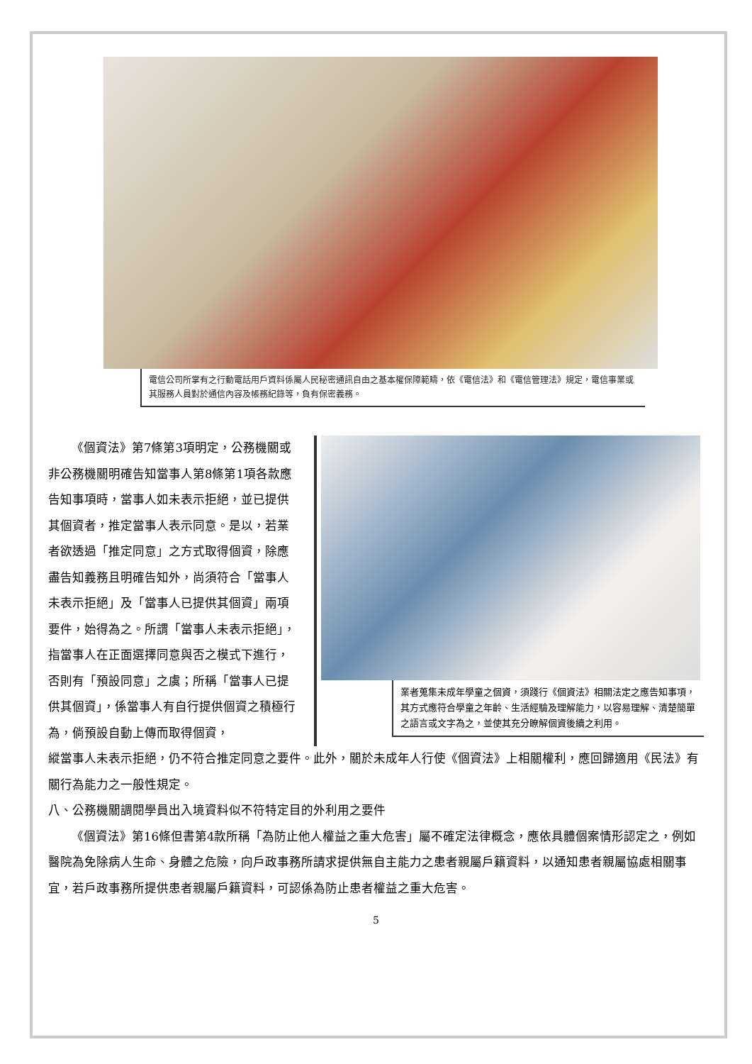電信公司所掌有之行動電話用戶資料係屬人民秘密通訊自由之基本權保障範疇，依《電信法》和《電信管理法》規定，電信事業或其服務人員對於通信內容及帳務紀錄等，負有保密義務。
《個資法》第7條第3項明定，公務機關或非公務機關明確告知當事人第8條第1項各款應告知事項時，當事人如未表示拒絕，並已提供其個資者，推定當事人表示同意。是以，若業者欲透過「推定同意」之方式取得個資，除應盡告知義務且明確告知外，尚須符合「當事人未表示拒絕」及「當事人已提供其個資」兩項要件，始得為之。所謂「當事人未表示拒絕」，指當事人在正面選擇同意與否之模式下進行，否則有「預設同意」之虞；所稱「當事人已提供其個資」，係當事人有自行提供個資之積極行為，倘預設自動上傳而取得個資，
業者蒐集未成年學童之個資，須踐行《個資法》相關法定之應告知事項，其方式應符合學童之年齡、生活經驗及理解能力，以容易理解、清楚簡單之語言或文字為之，並使其充分瞭解個資後續之利用。
縱當事人未表示拒絕，仍不符合推定同意之要件。此外，關於未成年人行使《個資法》上相關權利，應回歸適用《民法》有關行為能力之一般性規定。
八、公務機關調閱學員出入境資料似不符特定目的外利用之要件
《個資法》第16條但書第4款所稱「為防止他人權益之重大危害」屬不確定法律概念，應依具體個案情形認定之，例如醫院為免除病人生命、身體之危險，向戶政事務所請求提供無自主能力之患者親屬戶籍資料，以通知患者親屬協處相關事宜，若戶政事務所提供患者親屬戶籍資料，可認係為防止患者權益之重大危害。
5